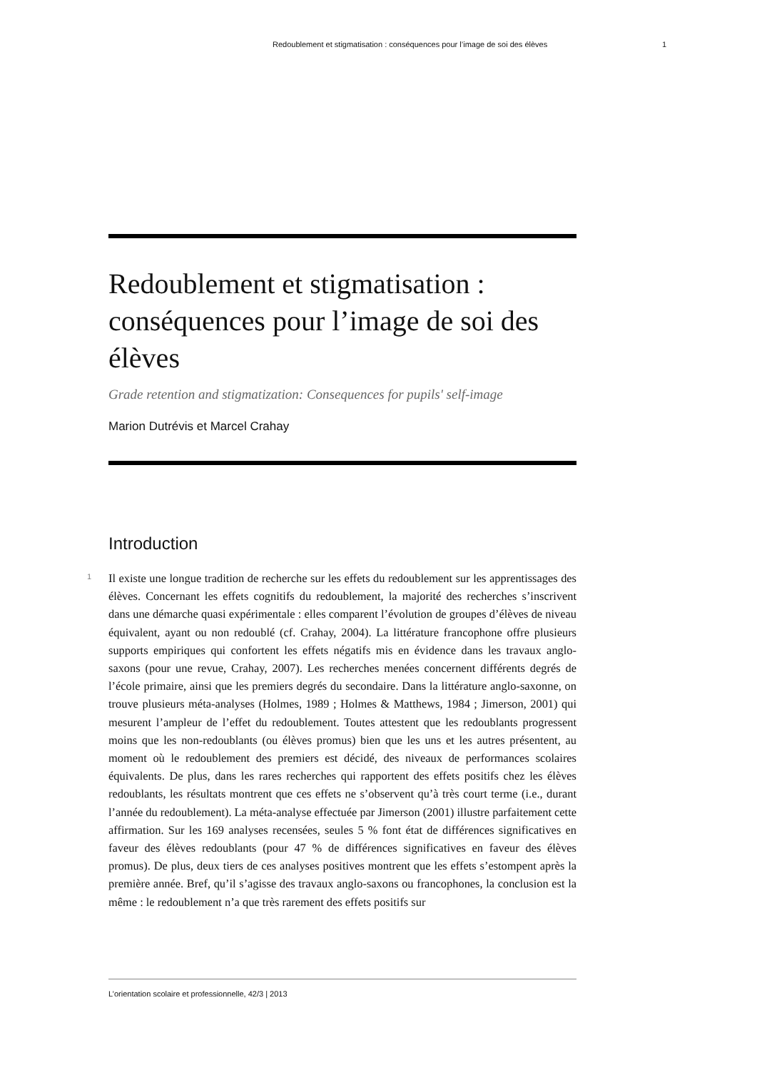Redoublement et stigmatisation : conséquences pour l’image de soi des élèves 1
Redoublement et stigmatisation : conséquences pour l’image de soi des élèves
Grade retention and stigmatization: Consequences for pupils' self-image
Marion Dutrévis et Marcel Crahay
Introduction
1 Il existe une longue tradition de recherche sur les effets du redoublement sur les apprentissages des élèves. Concernant les effets cognitifs du redoublement, la majorité des recherches s’inscrivent dans une démarche quasi expérimentale : elles comparent l’évolution de groupes d’élèves de niveau équivalent, ayant ou non redoublé (cf. Crahay, 2004). La littérature francophone offre plusieurs supports empiriques qui confortent les effets négatifs mis en évidence dans les travaux anglo-saxons (pour une revue, Crahay, 2007). Les recherches menées concernent différents degrés de l’école primaire, ainsi que les premiers degrés du secondaire. Dans la littérature anglo-saxonne, on trouve plusieurs méta-analyses (Holmes, 1989 ; Holmes & Matthews, 1984 ; Jimerson, 2001) qui mesurent l’ampleur de l’effet du redoublement. Toutes attestent que les redoublants progressent moins que les non-redoublants (ou élèves promus) bien que les uns et les autres présentent, au moment où le redoublement des premiers est décidé, des niveaux de performances scolaires équivalents. De plus, dans les rares recherches qui rapportent des effets positifs chez les élèves redoublants, les résultats montrent que ces effets ne s’observent qu’à très court terme (i.e., durant l’année du redoublement). La méta-analyse effectuée par Jimerson (2001) illustre parfaitement cette affirmation. Sur les 169 analyses recensées, seules 5 % font état de différences significatives en faveur des élèves redoublants (pour 47 % de différences significatives en faveur des élèves promus). De plus, deux tiers de ces analyses positives montrent que les effets s’estompent après la première année. Bref, qu’il s’agisse des travaux anglo-saxons ou francophones, la conclusion est la même : le redoublement n’a que très rarement des effets positifs sur
L’orientation scolaire et professionnelle, 42/3 | 2013